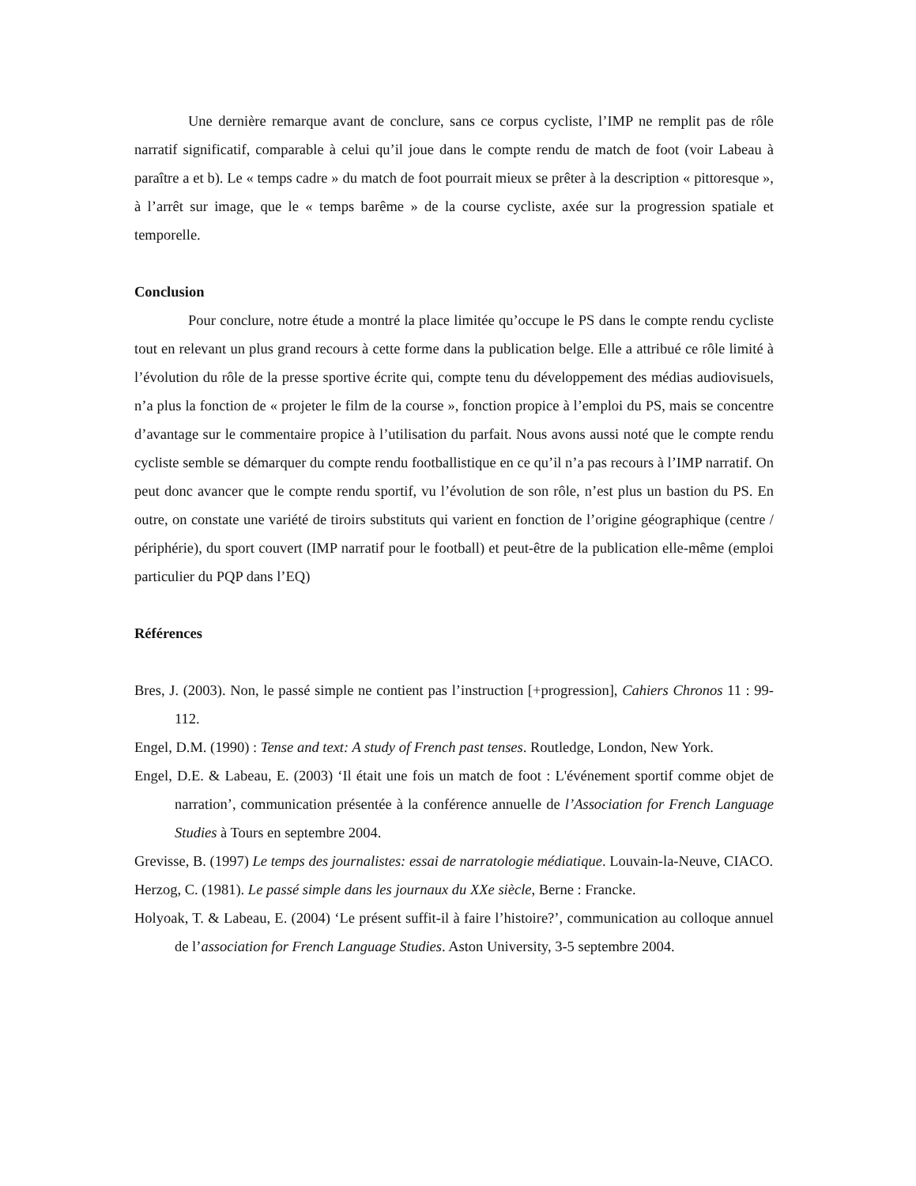Une dernière remarque avant de conclure, sans ce corpus cycliste, l’IMP ne remplit pas de rôle narratif significatif, comparable à celui qu’il joue dans le compte rendu de match de foot (voir Labeau à paraître a et b). Le « temps cadre » du match de foot pourrait mieux se prêter à la description « pittoresque », à l’arrêt sur image, que le « temps barême » de la course cycliste, axée sur la progression spatiale et temporelle.
Conclusion
Pour conclure, notre étude a montré la place limitée qu’occupe le PS dans le compte rendu cycliste tout en relevant un plus grand recours à cette forme dans la publication belge. Elle a attribué ce rôle limité à l’évolution du rôle de la presse sportive écrite qui, compte tenu du développement des médias audiovisuels, n’a plus la fonction de « projeter le film de la course », fonction propice à l’emploi du PS, mais se concentre d’avantage sur le commentaire propice à l’utilisation du parfait. Nous avons aussi noté que le compte rendu cycliste semble se démarquer du compte rendu footballistique en ce qu’il n’a pas recours à l’IMP narratif. On peut donc avancer que le compte rendu sportif, vu l’évolution de son rôle, n’est plus un bastion du PS. En outre, on constate une variété de tiroirs substituts qui varient en fonction de l’origine géographique (centre / périphérie), du sport couvert (IMP narratif pour le football) et peut-être de la publication elle-même (emploi particulier du PQP dans l’EQ)
Références
Bres, J. (2003). Non, le passé simple ne contient pas l’instruction [+progression], Cahiers Chronos 11 : 99-112.
Engel, D.M. (1990) : Tense and text: A study of French past tenses. Routledge, London, New York.
Engel, D.E. & Labeau, E. (2003) ‘Il était une fois un match de foot : L'événement sportif comme objet de narration’, communication présentée à la conférence annuelle de l’Association for French Language Studies à Tours en septembre 2004.
Grevisse, B. (1997) Le temps des journalistes: essai de narratologie médiatique. Louvain-la-Neuve, CIACO.
Herzog, C. (1981). Le passé simple dans les journaux du XXe siècle, Berne : Francke.
Holyoak, T. & Labeau, E. (2004) ‘Le présent suffit-il à faire l’histoire?’, communication au colloque annuel de l’association for French Language Studies. Aston University, 3-5 septembre 2004.